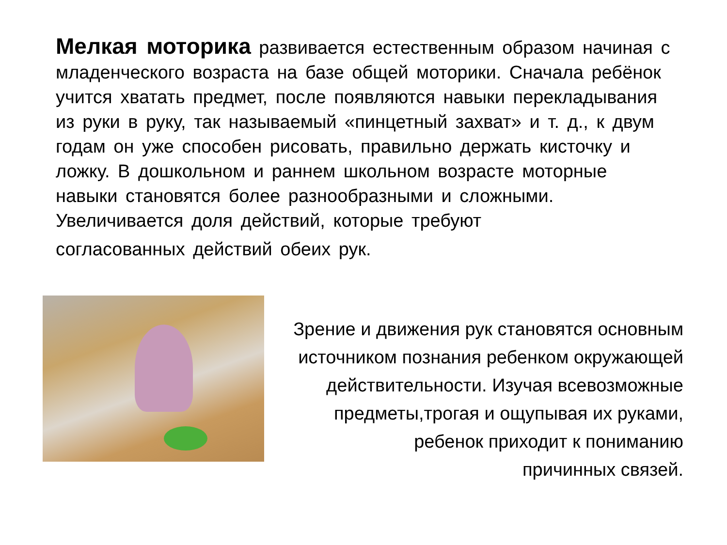Мелкая моторика развивается естественным образом начиная с младенческого возраста на базе общей моторики. Сначала ребёнок учится хватать предмет, после появляются навыки перекладывания из руки в руку, так называемый «пинцетный захват» и т. д., к двум годам он уже способен рисовать, правильно держать кисточку и ложку. В дошкольном и раннем школьном возрасте моторные навыки становятся более разнообразными и сложными. Увеличивается доля действий, которые требуют
согласованных действий обеих рук.
Зрение и движения рук становятся основным
источником познания ребенком окружающей
действительности. Изучая всевозможные
предметы,трогая и ощупывая их руками,
ребенок приходит к пониманию
причинных связей.